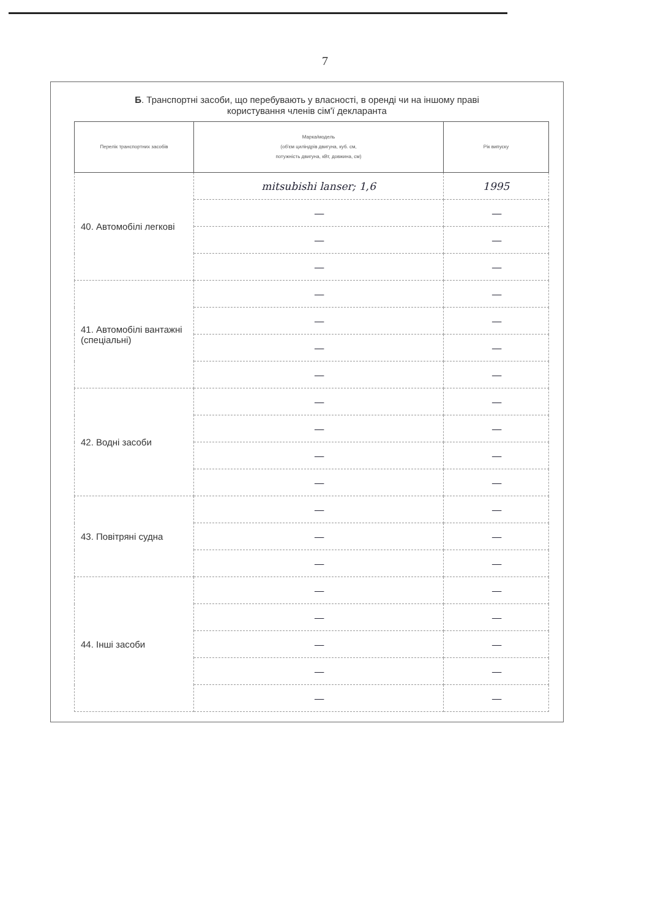7
Б. Транспортні засоби, що перебувають у власності, в оренді чи на іншому праві
користування членів сім'ї декларанта
| Перелік транспортних засобів | Марка/модель (об'єм циліндрів двигуна, куб. см, потужність двигуна, кВт, довжина, см) | Рік випуску |
| --- | --- | --- |
| 40. Автомобілі легкові | mitsubishi lanser; 1,6 | 1995 |
| | — | — |
| | — | — |
| | — | — |
| 41. Автомобілі вантажні (спеціальні) | — | — |
| | — | — |
| | — | — |
| | — | — |
| 42. Водні засоби | — | — |
| | — | — |
| | — | — |
| | — | — |
| 43. Повітряні судна | — | — |
| | — | — |
| | — | — |
| 44. Інші засоби | — | — |
| | — | — |
| | — | — |
| | — | — |
| | — | — |